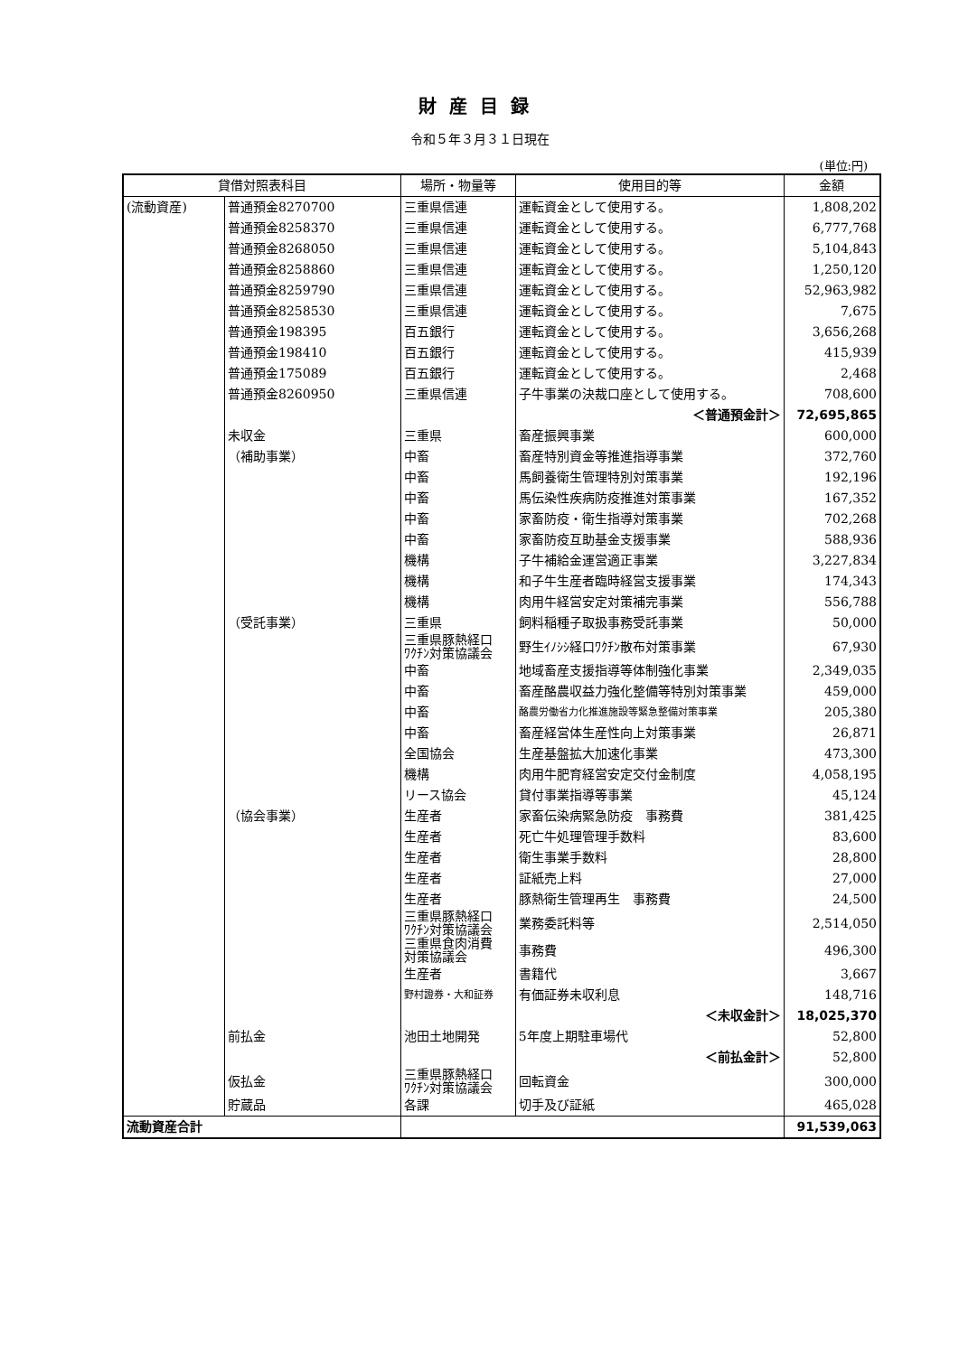財産目録
令和５年３月３１日現在
(単位:円)
| 貸借対照表科目 | | 場所・物量等 | 使用目的等 | 金額 |
| --- | --- | --- | --- | --- |
| (流動資産) | 普通預金8270700 | 三重県信連 | 運転資金として使用する。 | 1,808,202 |
| | 普通預金8258370 | 三重県信連 | 運転資金として使用する。 | 6,777,768 |
| | 普通預金8268050 | 三重県信連 | 運転資金として使用する。 | 5,104,843 |
| | 普通預金8258860 | 三重県信連 | 運転資金として使用する。 | 1,250,120 |
| | 普通預金8259790 | 三重県信連 | 運転資金として使用する。 | 52,963,982 |
| | 普通預金8258530 | 三重県信連 | 運転資金として使用する。 | 7,675 |
| | 普通預金198395 | 百五銀行 | 運転資金として使用する。 | 3,656,268 |
| | 普通預金198410 | 百五銀行 | 運転資金として使用する。 | 415,939 |
| | 普通預金175089 | 百五銀行 | 運転資金として使用する。 | 2,468 |
| | 普通預金8260950 | 三重県信連 | 子牛事業の決裁口座として使用する。 | 708,600 |
| | | | ＜普通預金計＞ | 72,695,865 |
| | 未収金 | 三重県 | 畜産振興事業 | 600,000 |
| | （補助事業） | 中畜 | 畜産特別資金等推進指導事業 | 372,760 |
| | | 中畜 | 馬飼養衛生管理特別対策事業 | 192,196 |
| | | 中畜 | 馬伝染性疾病防疫推進対策事業 | 167,352 |
| | | 中畜 | 家畜防疫・衛生指導対策事業 | 702,268 |
| | | 中畜 | 家畜防疫互助基金支援事業 | 588,936 |
| | | 機構 | 子牛補給金運営適正事業 | 3,227,834 |
| | | 機構 | 和子牛生産者臨時経営支援事業 | 174,343 |
| | | 機構 | 肉用牛経営安定対策補完事業 | 556,788 |
| | （受託事業） | 三重県 | 飼料稲種子取扱事務受託事業 | 50,000 |
| | | 三重県豚熱経口 ﾜｸﾁﾝ対策協議会 | 野生ｲﾉｼｼ経口ﾜｸﾁﾝ散布対策事業 | 67,930 |
| | | 中畜 | 地域畜産支援指導等体制強化事業 | 2,349,035 |
| | | 中畜 | 畜産酪農収益力強化整備等特別対策事業 | 459,000 |
| | | 中畜 | 酪農労働省力化推進施設等緊急整備対策事業 | 205,380 |
| | | 中畜 | 畜産経営体生産性向上対策事業 | 26,871 |
| | | 全国協会 | 生産基盤拡大加速化事業 | 473,300 |
| | | 機構 | 肉用牛肥育経営安定交付金制度 | 4,058,195 |
| | | リース協会 | 貸付事業指導等事業 | 45,124 |
| | （協会事業） | 生産者 | 家畜伝染病緊急防疫 事務費 | 381,425 |
| | | 生産者 | 死亡牛処理管理手数料 | 83,600 |
| | | 生産者 | 衛生事業手数料 | 28,800 |
| | | 生産者 | 証紙売上料 | 27,000 |
| | | 生産者 | 豚熱衛生管理再生 事務費 | 24,500 |
| | | 三重県豚熱経口 ﾜｸﾁﾝ対策協議会 | 業務委託料等 | 2,514,050 |
| | | 三重県食肉消費 対策協議会 | 事務費 | 496,300 |
| | | 生産者 | 書籍代 | 3,667 |
| | | 野村證券・大和証券 | 有価証券未収利息 | 148,716 |
| | | | ＜未収金計＞ | 18,025,370 |
| | 前払金 | 池田土地開発 | 5年度上期駐車場代 | 52,800 |
| | | | ＜前払金計＞ | 52,800 |
| | 仮払金 | 三重県豚熱経口 ﾜｸﾁﾝ対策協議会 | 回転資金 | 300,000 |
| | 貯蔵品 | 各課 | 切手及び証紙 | 465,028 |
| 流動資産合計 | | | | 91,539,063 |